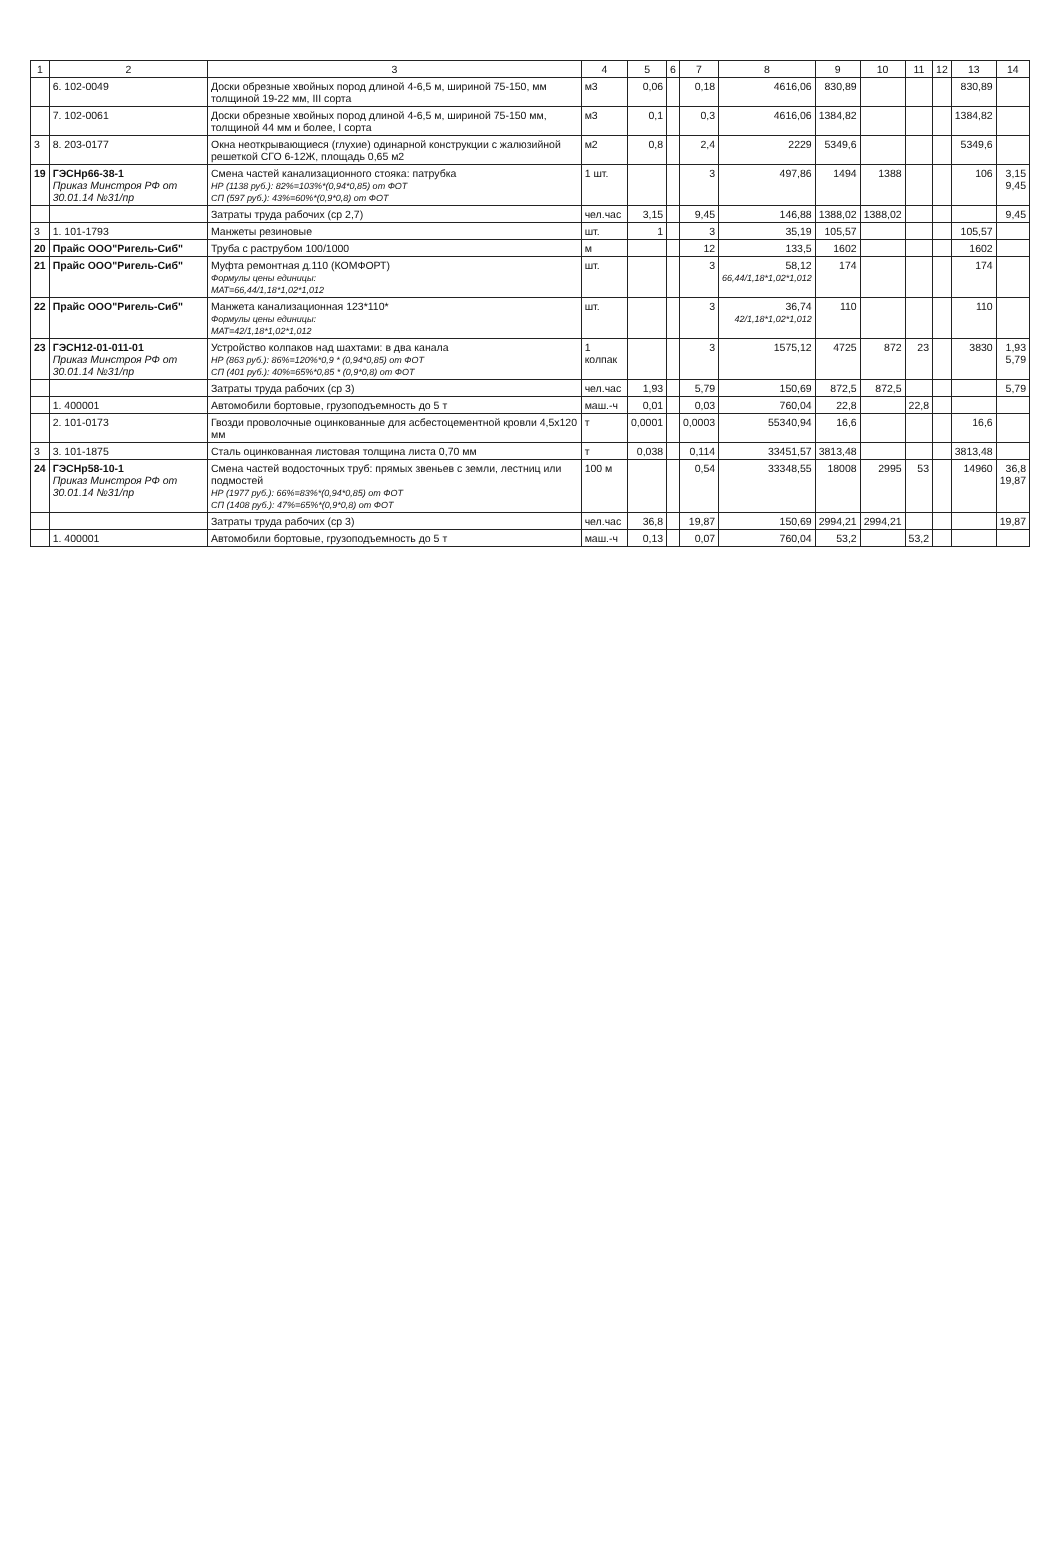| 1 | 2 | 3 | 4 | 5 | 6 | 7 | 8 | 9 | 10 | 11 | 12 | 13 | 14 |
| --- | --- | --- | --- | --- | --- | --- | --- | --- | --- | --- | --- | --- | --- |
| | 6. 102-0049 | Доски обрезные хвойных пород длиной 4-6,5 м, шириной 75-150, мм толщиной 19-22 мм, III сорта | м3 | 0,06 | | 0,18 | 4616,06 | 830,89 | | | | 830,89 | |
| | 7. 102-0061 | Доски обрезные хвойных пород длиной 4-6,5 м, шириной 75-150 мм, толщиной 44 мм и более, I сорта | м3 | 0,1 | | 0,3 | 4616,06 | 1384,82 | | | | 1384,82 | |
| 3 | 8. 203-0177 | Окна неоткрывающиеся (глухие) одинарной конструкции с жалюзийной решеткой СГО 6-12Ж, площадь 0,65 м2 | м2 | 0,8 | | 2,4 | 2229 | 5349,6 | | | | 5349,6 | |
| 19 | ГЭСНр66-38-1 Приказ Минстроя РФ от 30.01.14 №31/пр | Смена частей канализационного стояка: патрубка НР (1138 руб.): 82%=103%*(0,94*0,85) от ФОТ СП (597 руб.): 43%=60%*(0,9*0,8) от ФОТ | 1 шт. | | | 3 | 497,86 | 1494 | 1388 | | | 106 | 3,15 9,45 |
| | | Затраты труда рабочих (ср 2,7) | чел.час | 3,15 | | 9,45 | 146,88 | 1388,02 | 1388,02 | | | | 9,45 |
| 3 | 1. 101-1793 | Манжеты резиновые | шт. | 1 | | 3 | 35,19 | 105,57 | | | | 105,57 | |
| 20 | Прайс ООО"Ригель-Сиб" | Труба с раструбом 100/1000 | м | | | 12 | 133,5 | 1602 | | | | 1602 | |
| 21 | Прайс ООО"Ригель-Сиб" | Муфта ремонтная д.110 (КОМФОРТ) Формулы цены единицы: МАТ=66,44/1,18*1,02*1,012 | шт. | | | 3 | 58,12 66,44/1,18*1,02*1,012 | 174 | | | | 174 | |
| 22 | Прайс ООО"Ригель-Сиб" | Манжета канализационная 123*110* Формулы цены единицы: МАТ=42/1,18*1,02*1,012 | шт. | | | 3 | 36,74 42/1,18*1,02*1,012 | 110 | | | | 110 | |
| 23 | ГЭСН12-01-011-01 Приказ Минстроя РФ от 30.01.14 №31/пр | Устройство колпаков над шахтами: в два канала НР (863 руб.): 86%=120%*0,9 * (0,94*0,85) от ФОТ СП (401 руб.): 40%=65%*0,85 * (0,9*0,8) от ФОТ | 1 колпак | | | 3 | 1575,12 | 4725 | 872 | 23 | | 3830 | 1,93 5,79 |
| | | Затраты труда рабочих (ср 3) | чел.час | 1,93 | | 5,79 | 150,69 | 872,5 | 872,5 | | | | 5,79 |
| | 1. 400001 | Автомобили бортовые, грузоподъемность до 5 т | маш.-ч | 0,01 | | 0,03 | 760,04 | 22,8 | | 22,8 | | | |
| | 2. 101-0173 | Гвозди проволочные оцинкованные для асбестоцементной кровли 4,5х120 мм | т | 0,0001 | | 0,0003 | 55340,94 | 16,6 | | | | 16,6 | |
| 3 | 3. 101-1875 | Сталь оцинкованная листовая толщина листа 0,70 мм | т | 0,038 | | 0,114 | 33451,57 | 3813,48 | | | | 3813,48 | |
| 24 | ГЭСНр58-10-1 Приказ Минстроя РФ от 30.01.14 №31/пр | Смена частей водосточных труб: прямых звеньев с земли, лестниц или подмостей НР (1977 руб.): 66%=83%*(0,94*0,85) от ФОТ СП (1408 руб.): 47%=65%*(0,9*0,8) от ФОТ | 100 м | | | 0,54 | 33348,55 | 18008 | 2995 | 53 | | 14960 | 36,8 19,87 |
| | | Затраты труда рабочих (ср 3) | чел.час | 36,8 | | 19,87 | 150,69 | 2994,21 | 2994,21 | | | | 19,87 |
| | 1. 400001 | Автомобили бортовые, грузоподъемность до 5 т | маш.-ч | 0,13 | | 0,07 | 760,04 | 53,2 | | 53,2 | | | |